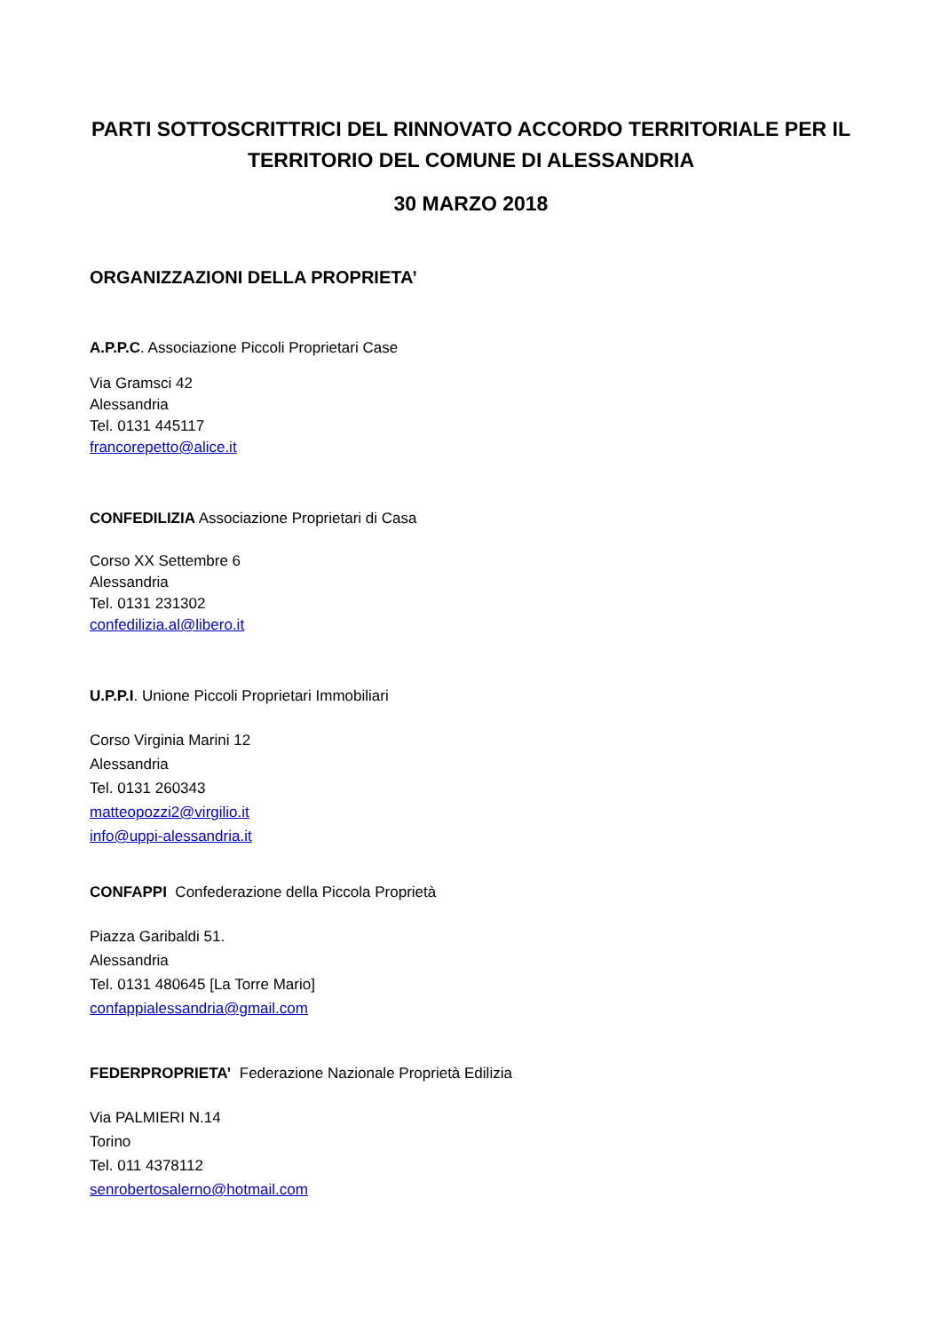PARTI SOTTOSCRITTRICI DEL RINNOVATO ACCORDO TERRITORIALE PER IL TERRITORIO DEL COMUNE DI ALESSANDRIA
30 MARZO 2018
ORGANIZZAZIONI DELLA PROPRIETA’
A.P.P.C. Associazione Piccoli Proprietari Case
Via Gramsci 42
Alessandria
Tel. 0131 445117
francorepetto@alice.it
CONFEDILIZIA Associazione Proprietari di Casa
Corso XX Settembre 6
Alessandria
Tel. 0131 231302
confedilizia.al@libero.it
U.P.P.I. Unione Piccoli Proprietari Immobiliari
Corso Virginia Marini 12
Alessandria
Tel. 0131 260343
matteopozzi2@virgilio.it
info@uppi-alessandria.it
CONFAPPI Confederazione della Piccola Proprietà
Piazza Garibaldi 51.
Alessandria
Tel. 0131 480645 [La Torre Mario]
confappialessandria@gmail.com
FEDERPROPRIETA’ Federazione Nazionale Proprietà Edilizia
Via PALMIERI N.14
Torino
Tel. 011 4378112
senrobertosalerno@hotmail.com